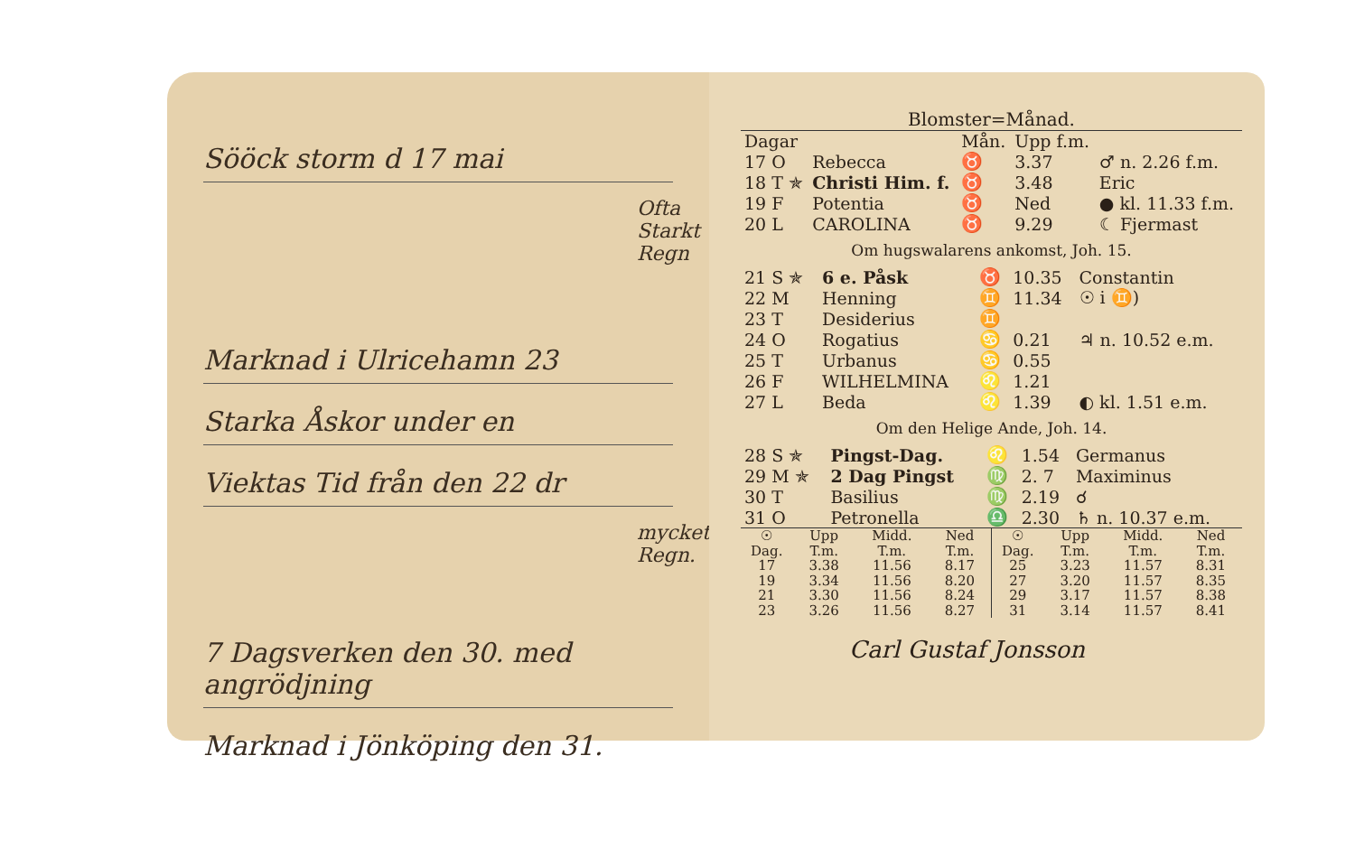Sööck storm d 17 mai
Ofta Starkt Regn
Marknad i Ulricehamn 23
Starka Åskor under en
Viektas Tid från den 22 dr
mycket Regn.
7 Dagsverken den 30. med angrödjning
Marknad i Jönköping den 31.
Blomster=Månad.
| Dagar | | Mån. | Upp f.m. | |
| --- | --- | --- | --- | --- |
| 17 O | Rebecca | ♉ | 3.37 | ♂ n. 2.26 f.m. |
| 18 T ✯ | Christi Him. f. | ♉ | 3.48 | Eric |
| 19 F | Potentia | ♉ | Ned | ● kl. 11.33 f.m. |
| 20 L | CAROLINA | ♉ | 9.29 | ☾ Fjermast |
Om hugswalarens ankomst, Joh. 15.
| 21 S ✯ | 6 e. Påsk | ♉ | 10.35 | Constantin |
| 22 M | Henning | ♊ | 11.34 | ☉ i ♊) |
| 23 T | Desiderius | ♊ | | |
| 24 O | Rogatius | ♋ | 0.21 | ♃ n. 10.52 e.m. |
| 25 T | Urbanus | ♋ | 0.55 | |
| 26 F | WILHELMINA | ♌ | 1.21 | |
| 27 L | Beda | ♌ | 1.39 | ◐ kl. 1.51 e.m. |
Om den Helige Ande, Joh. 14.
| 28 S ✯ | Pingst-Dag. | ♌ | 1.54 | Germanus |
| 29 M ✯ | 2 Dag Pingst | ♍ | 2. 7 | Maximinus |
| 30 T | Basilius | ♍ | 2.19 | ☌ |
| 31 O | Petronella | ♎ | 2.30 | ♄ n. 10.37 e.m. |
| ☉ Dag. | Upp T.m. | Midd. T.m. | Ned T.m. | ☉ Dag. | Upp T.m. | Midd. T.m. | Ned T.m. |
| --- | --- | --- | --- | --- | --- | --- | --- |
| 17 | 3.38 | 11.56 | 8.17 | 25 | 3.23 | 11.57 | 8.31 |
| 19 | 3.34 | 11.56 | 8.20 | 27 | 3.20 | 11.57 | 8.35 |
| 21 | 3.30 | 11.56 | 8.24 | 29 | 3.17 | 11.57 | 8.38 |
| 23 | 3.26 | 11.56 | 8.27 | 31 | 3.14 | 11.57 | 8.41 |
Carl Gustaf Jonsson